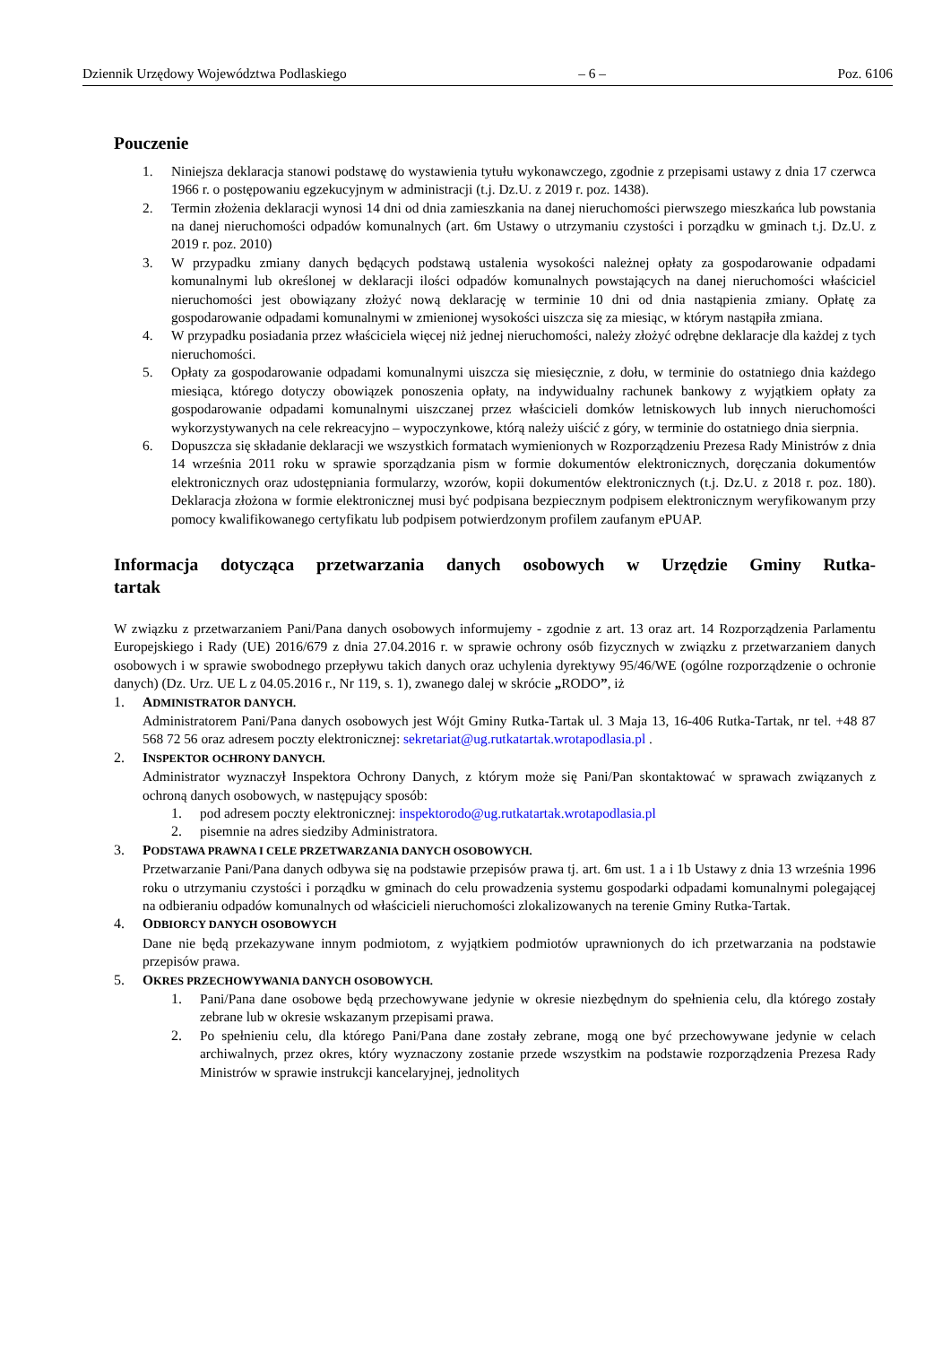Dziennik Urzędowy Województwa Podlaskiego – 6 – Poz. 6106
Pouczenie
1. Niniejsza deklaracja stanowi podstawę do wystawienia tytułu wykonawczego, zgodnie z przepisami ustawy z dnia 17 czerwca 1966 r. o postępowaniu egzekucyjnym w administracji (t.j. Dz.U. z 2019 r. poz. 1438).
2. Termin złożenia deklaracji wynosi 14 dni od dnia zamieszkania na danej nieruchomości pierwszego mieszkańca lub powstania na danej nieruchomości odpadów komunalnych (art. 6m Ustawy o utrzymaniu czystości i porządku w gminach t.j. Dz.U. z 2019 r. poz. 2010)
3. W przypadku zmiany danych będących podstawą ustalenia wysokości należnej opłaty za gospodarowanie odpadami komunalnymi lub określonej w deklaracji ilości odpadów komunalnych powstających na danej nieruchomości właściciel nieruchomości jest obowiązany złożyć nową deklarację w terminie 10 dni od dnia nastąpienia zmiany. Opłatę za gospodarowanie odpadami komunalnymi w zmienionej wysokości uiszcza się za miesiąc, w którym nastąpiła zmiana.
4. W przypadku posiadania przez właściciela więcej niż jednej nieruchomości, należy złożyć odrębne deklaracje dla każdej z tych nieruchomości.
5. Opłaty za gospodarowanie odpadami komunalnymi uiszcza się miesięcznie, z dołu, w terminie do ostatniego dnia każdego miesiąca, którego dotyczy obowiązek ponoszenia opłaty, na indywidualny rachunek bankowy z wyjątkiem opłaty za gospodarowanie odpadami komunalnymi uiszczanej przez właścicieli domków letniskowych lub innych nieruchomości wykorzystywanych na cele rekreacyjno – wypoczynkowe, którą należy uiścić z góry, w terminie do ostatniego dnia sierpnia.
6. Dopuszcza się składanie deklaracji we wszystkich formatach wymienionych w Rozporządzeniu Prezesa Rady Ministrów z dnia 14 września 2011 roku w sprawie sporządzania pism w formie dokumentów elektronicznych, doręczania dokumentów elektronicznych oraz udostępniania formularzy, wzorów, kopii dokumentów elektronicznych (t.j. Dz.U. z 2018 r. poz. 180). Deklaracja złożona w formie elektronicznej musi być podpisana bezpiecznym podpisem elektronicznym weryfikowanym przy pomocy kwalifikowanego certyfikatu lub podpisem potwierdzonym profilem zaufanym ePUAP.
Informacja dotycząca przetwarzania danych osobowych w Urzędzie Gminy Rutka-tartak
W związku z przetwarzaniem Pani/Pana danych osobowych informujemy - zgodnie z art. 13 oraz art. 14 Rozporządzenia Parlamentu Europejskiego i Rady (UE) 2016/679 z dnia 27.04.2016 r. w sprawie ochrony osób fizycznych w związku z przetwarzaniem danych osobowych i w sprawie swobodnego przepływu takich danych oraz uchylenia dyrektywy 95/46/WE (ogólne rozporządzenie o ochronie danych) (Dz. Urz. UE L z 04.05.2016 r., Nr 119, s. 1), zwanego dalej w skrócie „RODO”, iż
1. ADMINISTRATOR DANYCH.
Administratorem Pani/Pana danych osobowych jest Wójt Gminy Rutka-Tartak ul. 3 Maja 13, 16-406 Rutka-Tartak, nr tel. +48 87 568 72 56 oraz adresem poczty elektronicznej: sekretariat@ug.rutkatartak.wrotapodlasia.pl .
2. INSPEKTOR OCHRONY DANYCH.
Administrator wyznaczył Inspektora Ochrony Danych, z którym może się Pani/Pan skontaktować w sprawach związanych z ochroną danych osobowych, w następujący sposób:
1. pod adresem poczty elektronicznej: inspektorodo@ug.rutkatartak.wrotapodlasia.pl
2. pisemnie na adres siedziby Administratora.
3. PODSTAWA PRAWNA I CELE PRZETWARZANIA DANYCH OSOBOWYCH.
Przetwarzanie Pani/Pana danych odbywa się na podstawie przepisów prawa tj. art. 6m ust. 1 a i 1b Ustawy z dnia 13 września 1996 roku o utrzymaniu czystości i porządku w gminach do celu prowadzenia systemu gospodarki odpadami komunalnymi polegającej na odbieraniu odpadów komunalnych od właścicieli nieruchomości zlokalizowanych na terenie Gminy Rutka-Tartak.
4. ODBIORCY DANYCH OSOBOWYCH
Dane nie będą przekazywane innym podmiotom, z wyjątkiem podmiotów uprawnionych do ich przetwarzania na podstawie przepisów prawa.
5. OKRES PRZECHOWYWANIA DANYCH OSOBOWYCH.
1. Pani/Pana dane osobowe będą przechowywane jedynie w okresie niezbędnym do spełnienia celu, dla którego zostały zebrane lub w okresie wskazanym przepisami prawa.
2. Po spełnieniu celu, dla którego Pani/Pana dane zostały zebrane, mogą one być przechowywane jedynie w celach archiwalnych, przez okres, który wyznaczony zostanie przede wszystkim na podstawie rozporządzenia Prezesa Rady Ministrów w sprawie instrukcji kancelaryjnej, jednolitych